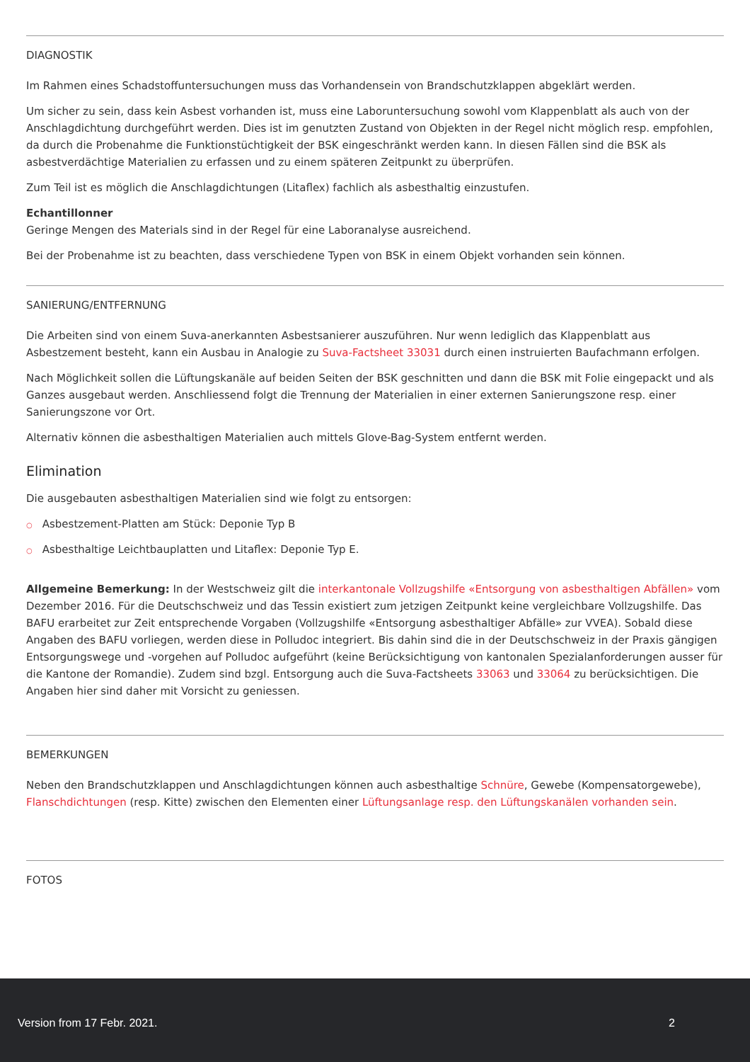DIAGNOSTIK
Im Rahmen eines Schadstoffuntersuchungen muss das Vorhandensein von Brandschutzklappen abgeklärt werden.
Um sicher zu sein, dass kein Asbest vorhanden ist, muss eine Laboruntersuchung sowohl vom Klappenblatt als auch von der Anschlagdichtung durchgeführt werden. Dies ist im genutzten Zustand von Objekten in der Regel nicht möglich resp. empfohlen, da durch die Probenahme die Funktionstüchtigkeit der BSK eingeschränkt werden kann. In diesen Fällen sind die BSK als asbestverdächtige Materialien zu erfassen und zu einem späteren Zeitpunkt zu überprüfen.
Zum Teil ist es möglich die Anschlagdichtungen (Litaflex) fachlich als asbesthaltig einzustufen.
Echantillonner
Geringe Mengen des Materials sind in der Regel für eine Laboranalyse ausreichend.
Bei der Probenahme ist zu beachten, dass verschiedene Typen von BSK in einem Objekt vorhanden sein können.
SANIERUNG/ENTFERNUNG
Die Arbeiten sind von einem Suva-anerkannten Asbestsanierer auszuführen. Nur wenn lediglich das Klappenblatt aus Asbestzement besteht, kann ein Ausbau in Analogie zu Suva-Factsheet 33031 durch einen instruierten Baufachmann erfolgen.
Nach Möglichkeit sollen die Lüftungskanäle auf beiden Seiten der BSK geschnitten und dann die BSK mit Folie eingepackt und als Ganzes ausgebaut werden. Anschliessend folgt die Trennung der Materialien in einer externen Sanierungszone resp. einer Sanierungszone vor Ort.
Alternativ können die asbesthaltigen Materialien auch mittels Glove-Bag-System entfernt werden.
Elimination
Die ausgebauten asbesthaltigen Materialien sind wie folgt zu entsorgen:
○ Asbestzement-Platten am Stück: Deponie Typ B
○ Asbesthaltige Leichtbauplatten und Litaflex: Deponie Typ E.
Allgemeine Bemerkung: In der Westschweiz gilt die interkantonale Vollzugshilfe «Entsorgung von asbesthaltigen Abfällen» vom Dezember 2016. Für die Deutschschweiz und das Tessin existiert zum jetzigen Zeitpunkt keine vergleichbare Vollzugshilfe. Das BAFU erarbeitet zur Zeit entsprechende Vorgaben (Vollzugshilfe «Entsorgung asbesthaltiger Abfälle» zur VVEA). Sobald diese Angaben des BAFU vorliegen, werden diese in Polludoc integriert. Bis dahin sind die in der Deutschschweiz in der Praxis gängigen Entsorgungswege und -vorgehen auf Polludoc aufgeführt (keine Berücksichtigung von kantonalen Spezialanforderungen ausser für die Kantone der Romandie). Zudem sind bzgl. Entsorgung auch die Suva-Factsheets 33063 und 33064 zu berücksichtigen. Die Angaben hier sind daher mit Vorsicht zu geniessen.
BEMERKUNGEN
Neben den Brandschutzklappen und Anschlagdichtungen können auch asbesthaltige Schnüre, Gewebe (Kompensatorgewebe), Flanschdichtungen (resp. Kitte) zwischen den Elementen einer Lüftungsanlage resp. den Lüftungskanälen vorhanden sein.
FOTOS
Version from 17 Febr. 2021. 2